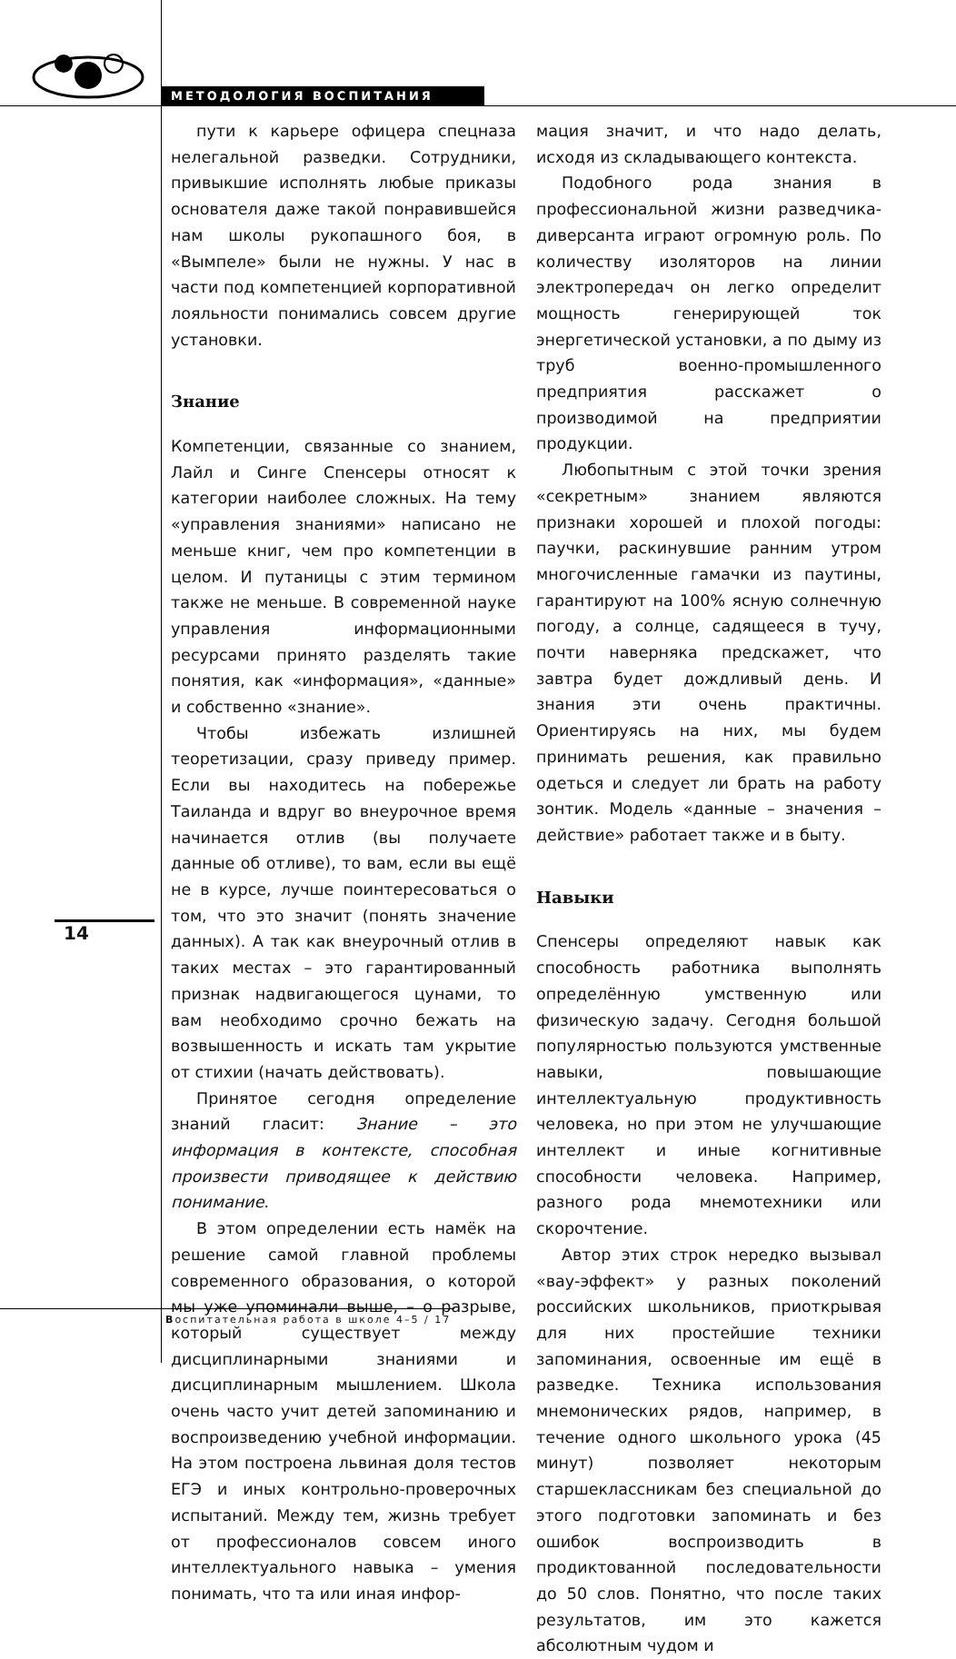МЕТОДОЛОГИЯ ВОСПИТАНИЯ
пути к карьере офицера спецназа нелегальной разведки. Сотрудники, привыкшие исполнять любые приказы основателя даже такой понравившейся нам школы рукопашного боя, в «Вымпеле» были не нужны. У нас в части под компетенцией корпоративной лояльности понимались совсем другие установки.
Знание
Компетенции, связанные со знанием, Лайл и Синге Спенсеры относят к категории наиболее сложных. На тему «управления знаниями» написано не меньше книг, чем про компетенции в целом. И путаницы с этим термином также не меньше. В современной науке управления информационными ресурсами принято разделять такие понятия, как «информация», «данные» и собственно «знание».
Чтобы избежать излишней теоретизации, сразу приведу пример. Если вы находитесь на побережье Таиланда и вдруг во внеурочное время начинается отлив (вы получаете данные об отливе), то вам, если вы ещё не в курсе, лучше поинтересоваться о том, что это значит (понять значение данных). А так как внеурочный отлив в таких местах – это гарантированный признак надвигающегося цунами, то вам необходимо срочно бежать на возвышенность и искать там укрытие от стихии (начать действовать).
Принятое сегодня определение знаний гласит: Знание – это информация в контексте, способная произвести приводящее к действию понимание.
В этом определении есть намёк на решение самой главной проблемы современного образования, о которой мы уже упоминали выше, – о разрыве, который существует между дисциплинарными знаниями и дисциплинарным мышлением. Школа очень часто учит детей запоминанию и воспроизведению учебной информации. На этом построена львиная доля тестов ЕГЭ и иных контрольно-проверочных испытаний. Между тем, жизнь требует от профессионалов совсем иного интеллектуального навыка – умения понимать, что та или иная инфор-
мация значит, и что надо делать, исходя из складывающего контекста.
Подобного рода знания в профессиональной жизни разведчика-диверсанта играют огромную роль. По количеству изоляторов на линии электропередач он легко определит мощность генерирующей ток энергетической установки, а по дыму из труб военно-промышленного предприятия расскажет о производимой на предприятии продукции.
Любопытным с этой точки зрения «секретным» знанием являются признаки хорошей и плохой погоды: паучки, раскинувшие ранним утром многочисленные гамачки из паутины, гарантируют на 100% ясную солнечную погоду, а солнце, садящееся в тучу, почти наверняка предскажет, что завтра будет дождливый день. И знания эти очень практичны. Ориентируясь на них, мы будем принимать решения, как правильно одеться и следует ли брать на работу зонтик. Модель «данные – значения – действие» работает также и в быту.
Навыки
Спенсеры определяют навык как способность работника выполнять определённую умственную или физическую задачу. Сегодня большой популярностью пользуются умственные навыки, повышающие интеллектуальную продуктивность человека, но при этом не улучшающие интеллект и иные когнитивные способности человека. Например, разного рода мнемотехники или скорочтение.
Автор этих строк нередко вызывал «вау-эффект» у разных поколений российских школьников, приоткрывая для них простейшие техники запоминания, освоенные им ещё в разведке. Техника использования мнемонических рядов, например, в течение одного школьного урока (45 минут) позволяет некоторым старшеклассникам без специальной до этого подготовки запоминать и без ошибок воспроизводить в продиктованной последовательности до 50 слов. Понятно, что после таких результатов, им это кажется абсолютным чудом и
14
Воспитательная работа в школе 4–5 / 17